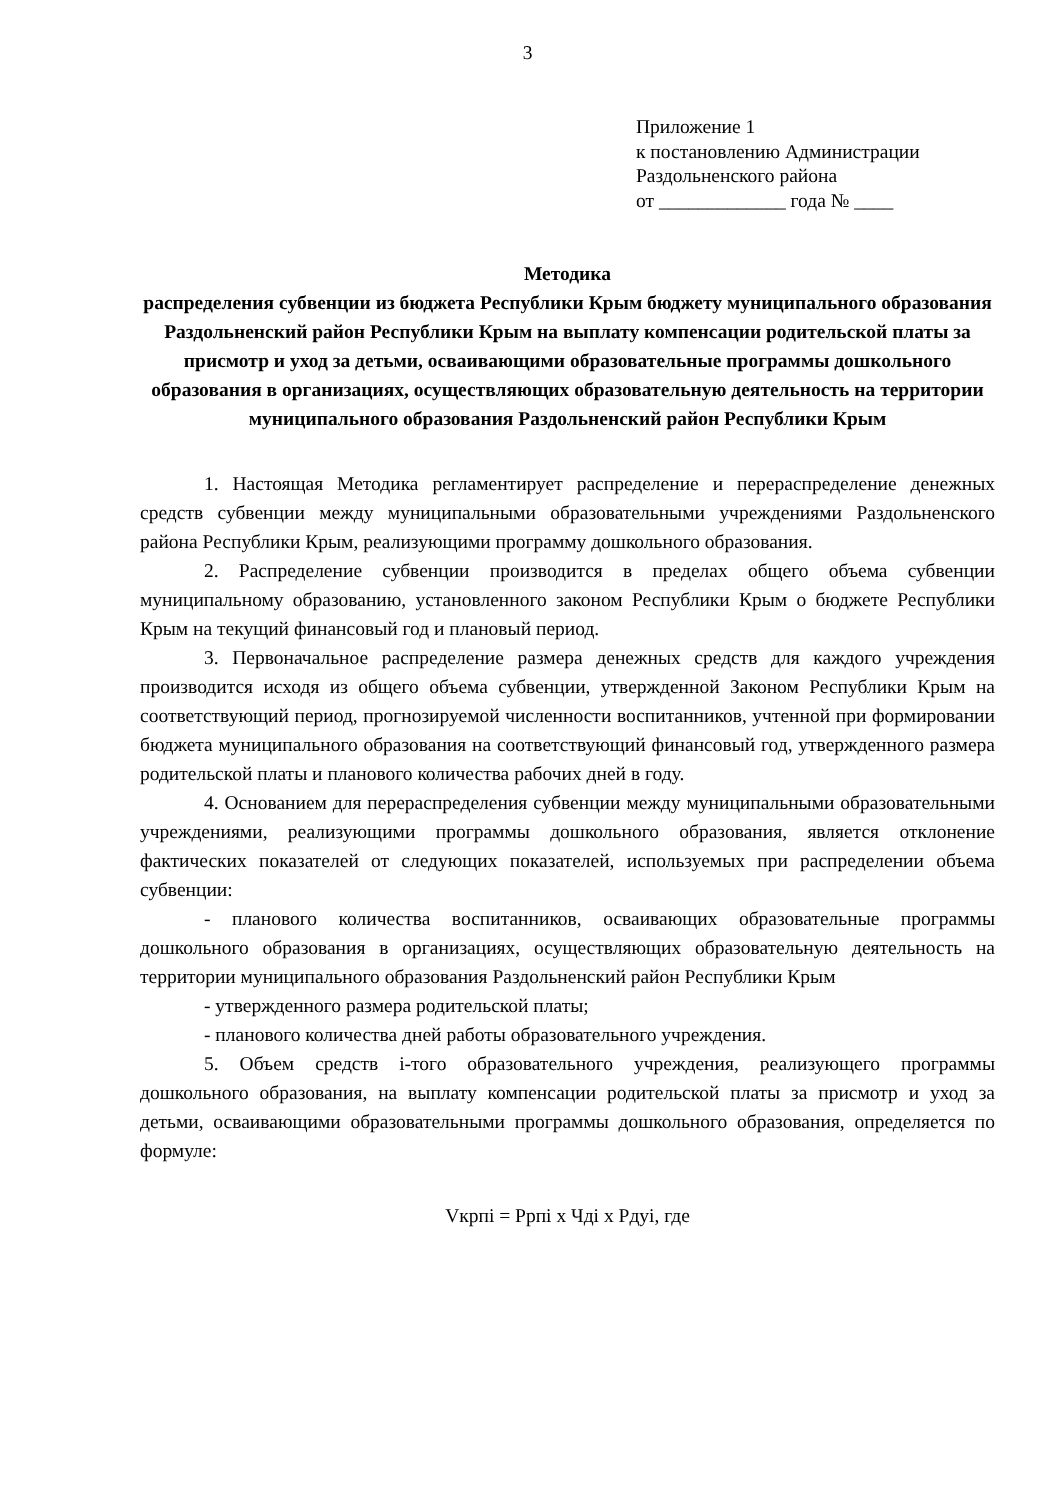3
Приложение 1
к постановлению Администрации
Раздольненского района
от _____________ года № ____
Методика
распределения субвенции из бюджета Республики Крым бюджету муниципального образования Раздольненский район Республики Крым на выплату компенсации родительской платы за присмотр и уход за детьми, осваивающими образовательные программы дошкольного образования в организациях, осуществляющих образовательную деятельность на территории муниципального образования Раздольненский район Республики Крым
1. Настоящая Методика регламентирует распределение и перераспределение денежных средств субвенции между муниципальными образовательными учреждениями Раздольненского района Республики Крым, реализующими программу дошкольного образования.
2. Распределение субвенции производится в пределах общего объема субвенции муниципальному образованию, установленного законом Республики Крым о бюджете Республики Крым на текущий финансовый год и плановый период.
3. Первоначальное распределение размера денежных средств для каждого учреждения производится исходя из общего объема субвенции, утвержденной Законом Республики Крым на соответствующий период, прогнозируемой численности воспитанников, учтенной при формировании бюджета муниципального образования на соответствующий финансовый год, утвержденного размера родительской платы и планового количества рабочих дней в году.
4. Основанием для перераспределения субвенции между муниципальными образовательными учреждениями, реализующими программы дошкольного образования, является отклонение фактических показателей от следующих показателей, используемых при распределении объема субвенции:
- планового количества воспитанников, осваивающих образовательные программы дошкольного образования в организациях, осуществляющих образовательную деятельность на территории муниципального образования Раздольненский район Республики Крым
- утвержденного размера родительской платы;
- планового количества дней работы образовательного учреждения.
5. Объем средств i-того образовательного учреждения, реализующего программы дошкольного образования, на выплату компенсации родительской платы за присмотр и уход за детьми, осваивающими образовательными программы дошкольного образования, определяется по формуле:
Vкрпi = Pрпi x Чдi x Pдуi, где